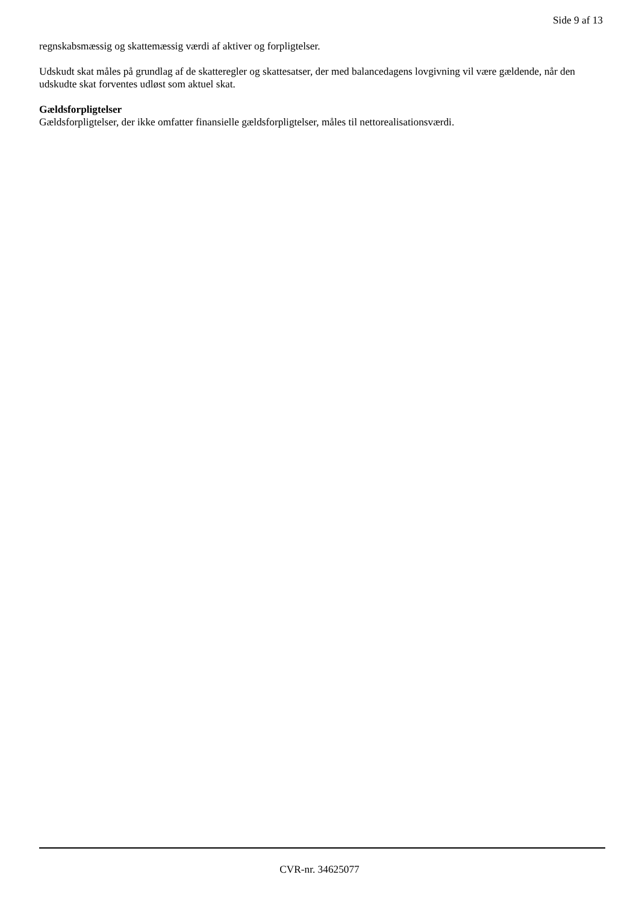Side 9 af 13
regnskabsmæssig og skattemæssig værdi af aktiver og forpligtelser.
Udskudt skat måles på grundlag af de skatteregler og skattesatser, der med balancedagens lovgivning vil være gældende, når den udskudte skat forventes udløst som aktuel skat.
Gældsforpligtelser
Gældsforpligtelser, der ikke omfatter finansielle gældsforpligtelser, måles til nettorealisationsværdi.
CVR-nr. 34625077